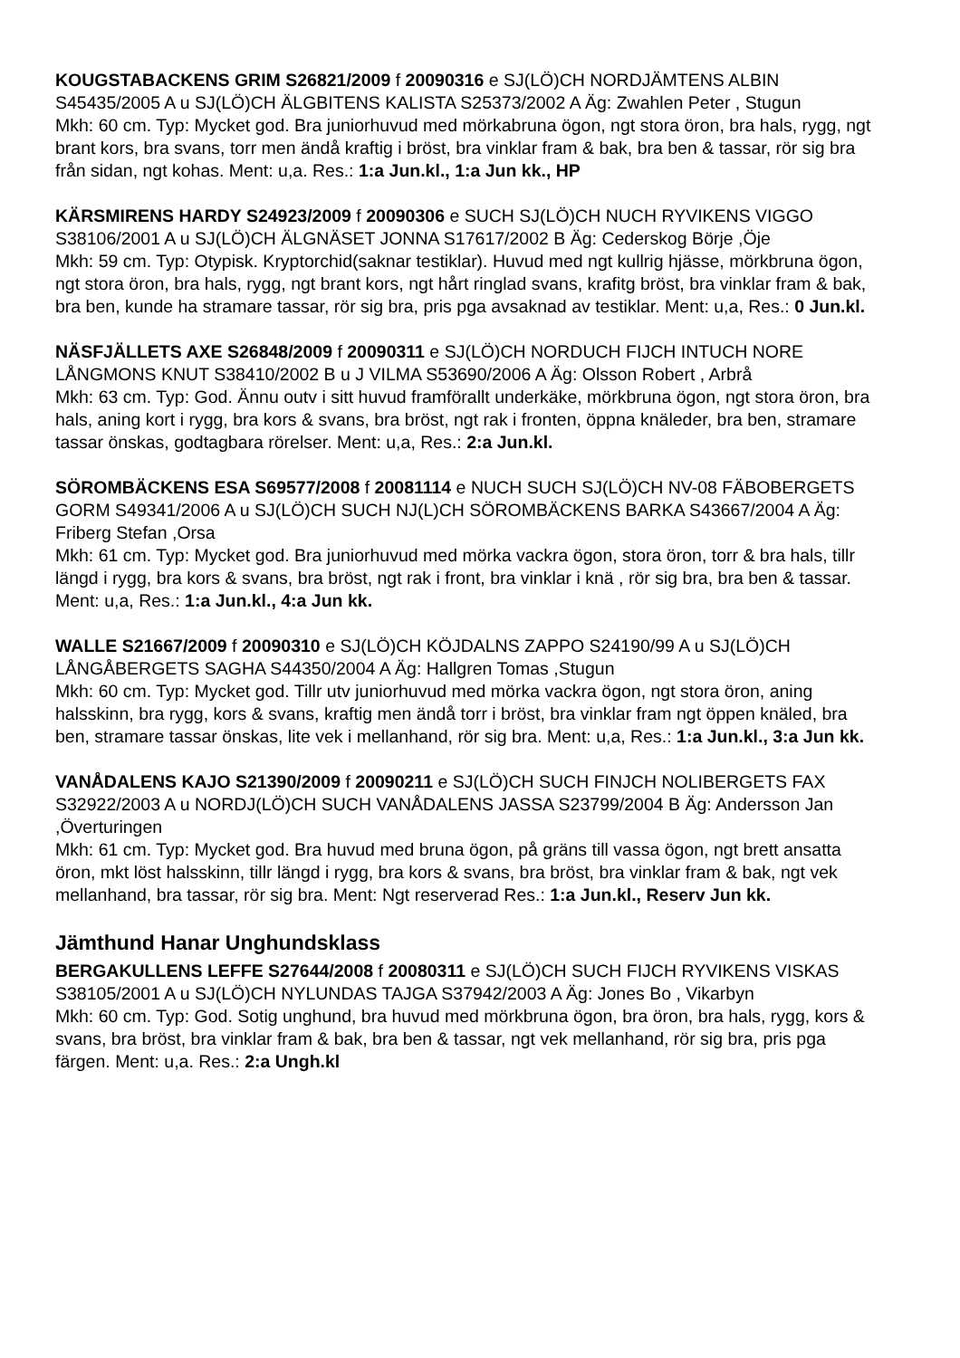KOUGSTABACKENS GRIM S26821/2009 f 20090316 e SJ(LÖ)CH NORDJÄMTENS ALBIN S45435/2005 A u SJ(LÖ)CH ÄLGBITENS KALISTA S25373/2002 A Äg: Zwahlen Peter , Stugun
Mkh: 60 cm. Typ: Mycket god. Bra juniorhuvud med mörkabruna ögon, ngt stora öron, bra hals, rygg, ngt brant kors, bra svans, torr men ändå kraftig i bröst, bra vinklar fram & bak, bra ben & tassar, rör sig bra från sidan, ngt kohas. Ment: u,a. Res.: 1:a Jun.kl., 1:a Jun kk., HP
KÄRSMIRENS HARDY S24923/2009 f 20090306 e SUCH SJ(LÖ)CH NUCH RYVIKENS VIGGO S38106/2001 A u SJ(LÖ)CH ÄLGNÄSET JONNA S17617/2002 B Äg: Cederskog Börje ,Öje
Mkh: 59 cm. Typ: Otypisk. Kryptorchid(saknar testiklar). Huvud med ngt kullrig hjässe, mörkbruna ögon, ngt stora öron, bra hals, rygg, ngt brant kors, ngt hårt ringlad svans, krafitg bröst, bra vinklar fram & bak, bra ben, kunde ha stramare tassar, rör sig bra, pris pga avsaknad av testiklar. Ment: u,a, Res.: 0 Jun.kl.
NÄSFJÄLLETS AXE S26848/2009 f 20090311 e SJ(LÖ)CH NORDUCH FIJCH INTUCH NORE LÅNGMONS KNUT S38410/2002 B u J VILMA S53690/2006 A Äg: Olsson Robert , Arbrå
Mkh: 63 cm. Typ: God. Ännu outv i sitt huvud framförallt underkäke, mörkbruna ögon, ngt stora öron, bra hals, aning kort i rygg, bra kors & svans, bra bröst, ngt rak i fronten, öppna knäleder, bra ben, stramare tassar önskas, godtagbara rörelser. Ment: u,a, Res.: 2:a Jun.kl.
SÖROMBÄCKENS ESA S69577/2008 f 20081114 e NUCH SUCH SJ(LÖ)CH NV-08 FÄBOBERGETS GORM S49341/2006 A u SJ(LÖ)CH SUCH NJ(L)CH SÖROMBÄCKENS BARKA S43667/2004 A Äg: Friberg Stefan ,Orsa
Mkh: 61 cm. Typ: Mycket god. Bra juniorhuvud med mörka vackra ögon, stora öron, torr & bra hals, tillr längd i rygg, bra kors & svans, bra bröst, ngt rak i front, bra vinklar i knä , rör sig bra, bra ben & tassar. Ment: u,a, Res.: 1:a Jun.kl., 4:a Jun kk.
WALLE S21667/2009 f 20090310 e SJ(LÖ)CH KÖJDALNS ZAPPO S24190/99 A u SJ(LÖ)CH LÅNGÅBERGETS SAGHA S44350/2004 A Äg: Hallgren Tomas ,Stugun
Mkh: 60 cm. Typ: Mycket god. Tillr utv juniorhuvud med mörka vackra ögon, ngt stora öron, aning halsskinn, bra rygg, kors & svans, kraftig men ändå torr i bröst, bra vinklar fram ngt öppen knäled, bra ben, stramare tassar önskas, lite vek i mellanhand, rör sig bra. Ment: u,a, Res.: 1:a Jun.kl., 3:a Jun kk.
VANÅDALENS KAJO S21390/2009 f 20090211 e SJ(LÖ)CH SUCH FINJCH NOLIBERGETS FAX S32922/2003 A u NORDJ(LÖ)CH SUCH VANÅDALENS JASSA S23799/2004 B Äg: Andersson Jan ,Överturingen
Mkh: 61 cm. Typ: Mycket god. Bra huvud med bruna ögon, på gräns till vassa ögon, ngt brett ansatta öron, mkt löst halsskinn, tillr längd i rygg, bra kors & svans, bra bröst, bra vinklar fram & bak, ngt vek mellanhand, bra tassar, rör sig bra. Ment: Ngt reserverad Res.: 1:a Jun.kl., Reserv Jun kk.
Jämthund Hanar Unghundsklass
BERGAKULLENS LEFFE S27644/2008 f 20080311 e SJ(LÖ)CH SUCH FIJCH RYVIKENS VISKAS S38105/2001 A u SJ(LÖ)CH NYLUNDAS TAJGA S37942/2003 A Äg: Jones Bo , Vikarbyn
Mkh: 60 cm. Typ: God. Sotig unghund, bra huvud med mörkbruna ögon, bra öron, bra hals, rygg, kors & svans, bra bröst, bra vinklar fram & bak, bra ben & tassar, ngt vek mellanhand, rör sig bra, pris pga färgen. Ment: u,a. Res.: 2:a Ungh.kl